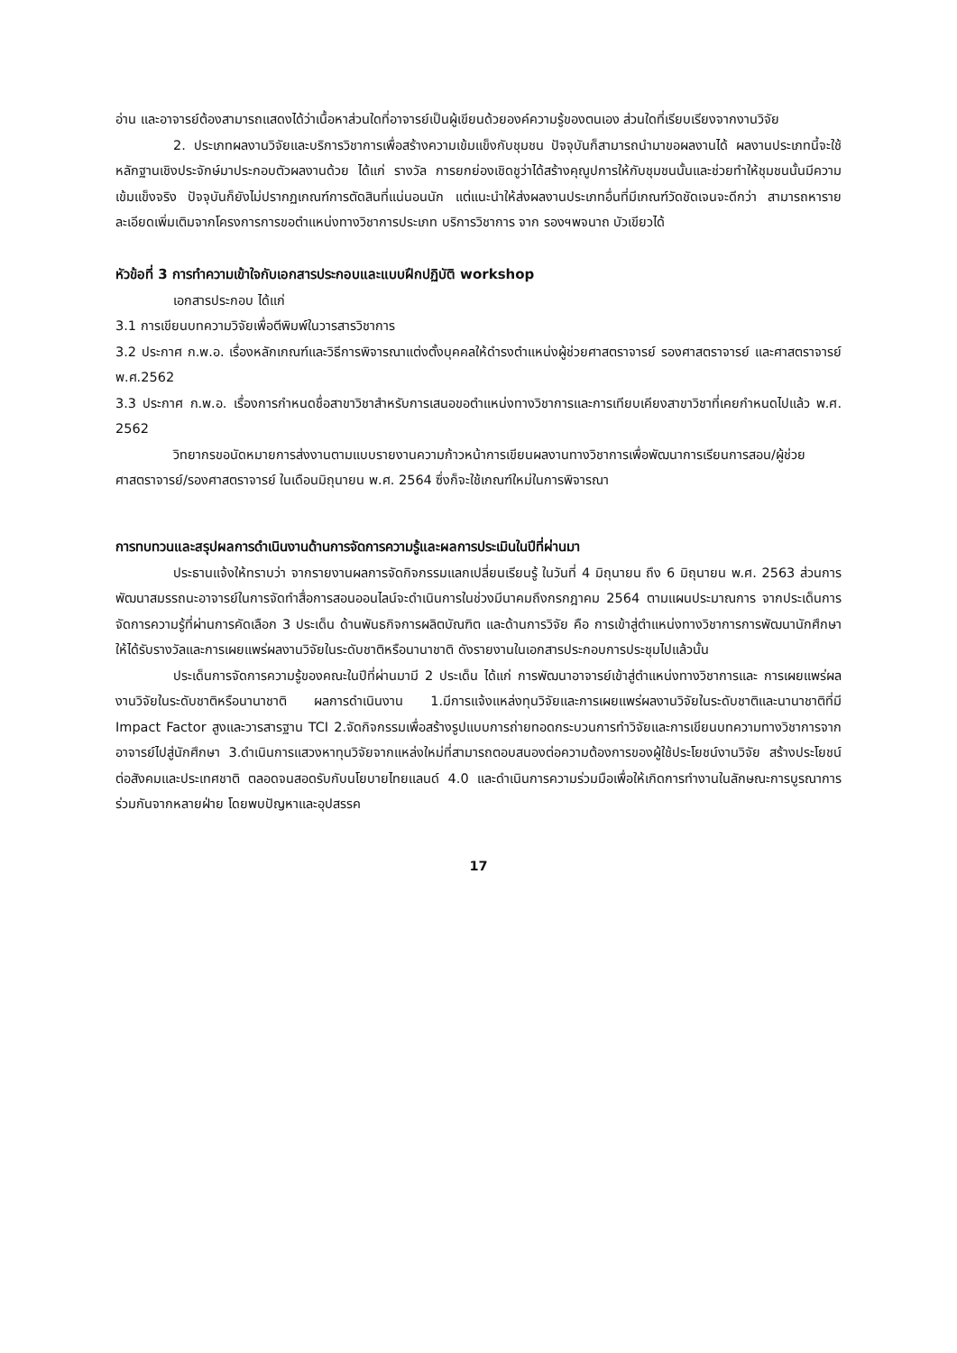อ่าน และอาจารย์ต้องสามารถแสดงได้ว่าเนื้อหาส่วนใดที่อาจารย์เป็นผู้เขียนด้วยองค์ความรู้ของตนเอง ส่วนใดที่เรียบเรียงจากงานวิจัย
2. ประเภทผลงานวิจัยและบริการวิชาการเพื่อสร้างความเข้มแข็งกับชุมชน ปัจจุบันก็สามารถนำมาขอผลงานได้ ผลงานประเภทนี้จะใช้หลักฐานเชิงประจักษ์มาประกอบตัวผลงานด้วย ได้แก่ รางวัล การยกย่องเชิดชูว่าได้สร้างคุณูปการให้กับชุมชนนั้นและช่วยทำให้ชุมชนนั้นมีความเข้มแข็งจริง ปัจจุบันก็ยังไม่ปรากฏเกณฑ์การตัดสินที่แน่นอนนัก แต่แนะนำให้ส่งผลงานประเภทอื่นที่มีเกณฑ์วัดชัดเจนจะดีกว่า สามารถหารายละเอียดเพิ่มเติมจากโครงการการขอตำแหน่งทางวิชาการประเภท บริการวิชาการ จาก รองฯพจนาถ บัวเขียวได้
หัวข้อที่ 3 การทำความเข้าใจกับเอกสารประกอบและแบบฝึกปฏิบัติ workshop
เอกสารประกอบ ได้แก่
3.1 การเขียนบทความวิจัยเพื่อตีพิมพ์ในวารสารวิชาการ
3.2 ประกาศ ก.พ.อ. เรื่องหลักเกณฑ์และวิธีการพิจารณาแต่งตั้งบุคคลให้ดำรงตำแหน่งผู้ช่วยศาสตราจารย์ รองศาสตราจารย์ และศาสตราจารย์ พ.ศ.2562
3.3 ประกาศ ก.พ.อ. เรื่องการกำหนดชื่อสาขาวิชาสำหรับการเสนอขอตำแหน่งทางวิชาการและการเทียบเคียงสาขาวิชาที่เคยกำหนดไปแล้ว พ.ศ. 2562
วิทยากรขอนัดหมายการส่งงานตามแบบรายงานความก้าวหน้าการเขียนผลงานทางวิชาการเพื่อพัฒนาการเรียนการสอน/ผู้ช่วยศาสตราจารย์/รองศาสตราจารย์ ในเดือนมิถุนายน พ.ศ. 2564 ซึ่งก็จะใช้เกณฑ์ใหม่ในการพิจารณา
การทบทวนและสรุปผลการดำเนินงานด้านการจัดการความรู้และผลการประเมินในปีที่ผ่านมา
ประธานแจ้งให้ทราบว่า จากรายงานผลการจัดกิจกรรมแลกเปลี่ยนเรียนรู้ ในวันที่ 4 มิถุนายน ถึง 6 มิถุนายน พ.ศ. 2563 ส่วนการพัฒนาสมรรถนะอาจารย์ในการจัดทำสื่อการสอนออนไลน์จะดำเนินการในช่วงมีนาคมถึงกรกฎาคม 2564 ตามแผนประมาณการ จากประเด็นการจัดการความรู้ที่ผ่านการคัดเลือก 3 ประเด็น ด้านพันธกิจการผลิตบัณฑิต และด้านการวิจัย คือ การเข้าสู่ตำแหน่งทางวิชาการการพัฒนานักศึกษาให้ได้รับรางวัลและการเผยแพร่ผลงานวิจัยในระดับชาติหรือนานาชาติ ดังรายงานในเอกสารประกอบการประชุมไปแล้วนั้น
ประเด็นการจัดการความรู้ของคณะในปีที่ผ่านมามี 2 ประเด็น ได้แก่ การพัฒนาอาจารย์เข้าสู่ตำแหน่งทางวิชาการและ การเผยแพร่ผลงานวิจัยในระดับชาติหรือนานาชาติ ผลการดำเนินงาน 1.มีการแจ้งแหล่งทุนวิจัยและการเผยแพร่ผลงานวิจัยในระดับชาติและนานาชาติที่มี Impact Factor สูงและวารสารฐาน TCI 2.จัดกิจกรรมเพื่อสร้างรูปแบบการถ่ายทอดกระบวนการทำวิจัยและการเขียนบทความทางวิชาการจากอาจารย์ไปสู่นักศึกษา 3.ดำเนินการแสวงหาทุนวิจัยจากแหล่งใหม่ที่สามารถตอบสนองต่อความต้องการของผู้ใช้ประโยชน์งานวิจัย สร้างประโยชน์ต่อสังคมและประเทศชาติ ตลอดจนสอดรับกับนโยบายไทยแลนด์ 4.0 และดำเนินการความร่วมมือเพื่อให้เกิดการทำงานในลักษณะการบูรณาการร่วมกันจากหลายฝ่าย โดยพบปัญหาและอุปสรรค
17